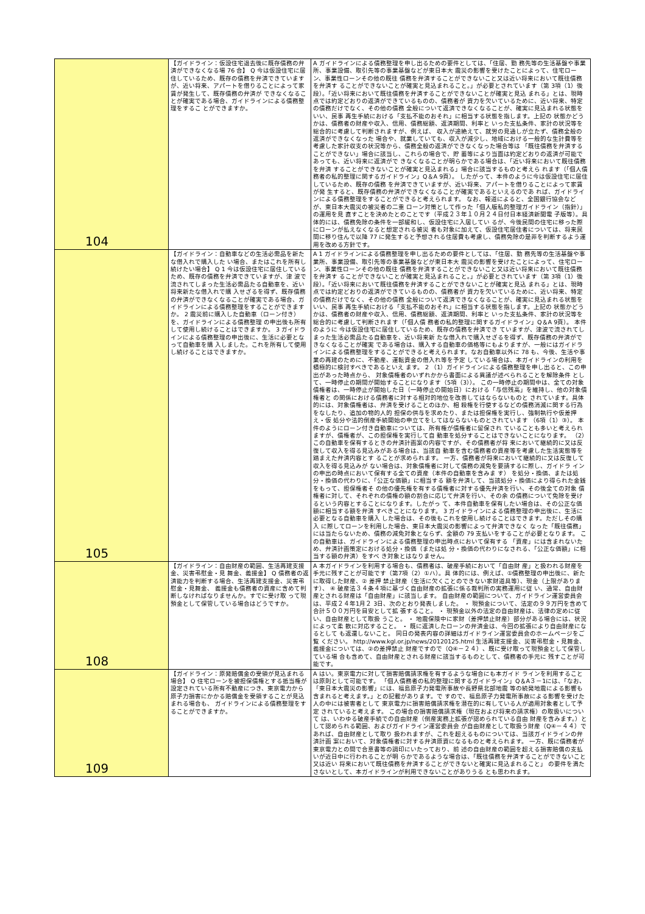| 104 | 【ガイドライン：仮設住宅退去後に既存債務の弁済ができなくなる場 76 合】 Q 今は仮設住宅に居住しているため、既存の債務を弁済できていますが、近い将来、アパートを借りることによって家賃が発生して、既存債務の弁済が できなくなることが確実である場合、ガイドラインによる債務整理をするこ とができますか。 | A ガイドラインによる債務整理を申し出るための要件としては、「住居、勤 務先等の生活基盤や事業所、事業設備、取引先等の事業基盤などが東日本大 震災の影響を受けたことによって、住宅ローン、事業性ローンその他の既往 債務を弁済することができないこと又は近い将来において既往債務を弁済す ることができないことが確実と見込まれること。」が必要とされています（第 3項（1）後段）。「近い将来において既往債務を弁済することができないことが確実と見込 まれる」とは、現時点では約定どおりの返済ができているものの、債務者が 資力を欠いているために、近い将来、特定の債務だけでなく、その他の債務 全般について返済できなくなることが、確実に見込まれる状態をいい、民事 再生手続における「支払不能のおそれ」に相当する状態を指します。上記の 状態かどうかは、債務者の財産や収入、信用、債務総額、返済期間、利率と いった支払条件、家計の状況等を総合的に考慮して判断されますが、例えば、 収入が途絶えて、就労の見通しが立たず、債務全般の返済ができなくなった 場合や、就業していても、収入が減少し、地域における一般的な生計費等を 考慮した家計収支の状況等から、債務全般の返済ができなくなった場合等は 「既往債務を弁済することができない」場合に該当し、これらの場合で、貯 蓄等により当面は約定どおりの返済が可能であっても、近い将来に返済がで きなくなることが明らかである場合は、「近い将来において既往債務を弁済 することができないことが確実と見込まれる」場合に該当するものと考えら れます（「個人債務者の私的整理に関するガイドライン」Q＆A 9頁）。 したがって、本件のように今は仮設住宅に居住しているため、既存の債務 を弁済できていますが、近い将来、アパートを借りることによって家賃が発 生すると、既存債務の弁済ができなくなることが確実であるといえるのであ れば、ガイドラインによる債務整理をすることができると考えられます。 なお、報道によると、全国銀行協会などが、東日本大震災の被災者の二重 ローン対策として作った「個人版私的整理ガイドライン（指針）」の運用を見 直すことを決めたとのことです（平成２３年１０月２４日付日本経済新聞電 子版等）。具体的には、債務免除の条件を一部緩和し、仮設住宅に入居してい るが、今後民間の住宅に移った際にローンが払えなくなると想定される被災 者も対象に加えて、仮設住宅居住者については、将来民間に移り住んで以降 77 に発生すると予想される住居費も考慮し、債務免除の是非を判断するよう運 用を改める方針です。 |
| 105 | 【ガイドライン：自動車などの生活必需品を新たな借入れで購入した い場合、またはこれを所有し続けたい場合】 Q 1 今は仮設住宅に居住しているため、既存の債務を弁済できていますが、津 波で流されてしまった生活必需品たる自動車を、近い将来新たな借入れで購 入せざるを得ず、既存債務の弁済ができなくなることが確実である場合、ガ イドラインによる債務整理をすることができますか。 2 震災前に購入した自動車（ローン付き）を、ガイドラインによる債務整理 の申出後も所有して使用し続けることはできますか。 3 ガイドラインによる債務整理の申出後に、生活に必要となって自動車を購 入しました。これを所有して使用し続けることはできますか。 | A 1 ガイドラインによる債務整理を申し出るための要件としては、「住居、勤 務先等の生活基盤や事業所、事業設備、取引先等の事業基盤などが東日本大 震災の影響を受けたことによって、住宅ローン、事業性ローンその他の既往 債務を弁済することができないこと又は近い将来において既往債務を弁済す ることができないことが確実と見込まれること。」が必要とされています（第 3項（1）後段）。「近い将来において既往債務を弁済することができないことが確実と見込 まれる」とは、現時点では約定どおりの返済ができているものの、債務者が 資力を欠いているために、近い将来、特定の債務だけでなく、その他の債務 全般について返済できなくなることが、確実に見込まれる状態をいい、民事 再生手続における「支払不能のおそれ」に相当する状態を指します。上記の 状態かどうかは、債務者の財産や収入、信用、債務総額、返済期間、利率と いった支払条件、家計の状況等を総合的に考慮して判断されます（「個人債 務者の私的整理に関するガイドライン」Q＆A 9頁）。 本件のように 今は仮設住宅に居住しているため、既存の債務を弁済でき ていますが、津波で流されてしまった生活必需品たる自動車を、近い将来新 たな借入れで購入せざるを得ず、既存債務の弁済ができなくなることが確実 である場合は、購入する自動車の価格等にもよりますが、一般にはガイドラ インによる債務整理をすることができると考えられます。なお自動車以外に 78 も、今後、生活や事業の再建のために、不動産、運転資金の借入れ等を予定 している場合は、本ガイドラインの利用を積極的に検討すべきであるといえ ます。 2 （1）ガイドラインによる債務整理を申し出ると、この申出があった時点から、 対象債権者のいずれかから書面による異議が述べられることを解除条件 として、一時停止の期間が開始することになります（5項（3））。 この一時停止の期間中は、全ての対象債権者は、一時停止が開始した日（一時停止の開始日）における「与信残高」を維持し、他の対象債権者と の関係における債務者に対する相対的地位を改善してはならないものと されています。具体的には、対象債権者は、弁済を受けることのほか、相 殺権を行使するなどの債務消滅に関する行為をなしたり、追加の物的人的 担保の供与を求めたり、または担保権を実行し、強制執行や仮差押え・仮 処分や法的倒産手続開始の申立てをしてはならないものとされています （6項（1）③）。 本件のようにローン付き自動車については、所有権が債権者に留保され ていることも多いと考えられますが、債権者が、この担保権を実行して自 動車を処分することはできないことになります。 （2）この自動車を保有するときの弁済計画案の内容ですが、その債務者が将 来において継続的に又は反復して収入を得る見込みがある場合は、当該自 動車を含む債務者の資産等を考慮した生活実態等を踏まえた弁済内容とす ることが求められます。 一方、債務者が将来において継続的に又は反復して収入を得る見込みが ない場合は、対象債権者に対して債務の減免を要請するに際し、ガイドラ インの申出の時点において保有する全ての資産（本件の自動車を含みま す） を処分・換価、または処分・換価の代わりに、「公正な価額」に相当する 額を弁済して、当該処分・換価により得られた金銭をもって、担保権者そ の他の優先権を有する債権者に対する優先弁済を行い、その後全ての対象 債権者に対して、それぞれの債権の額の割合に応じて弁済を行い、その余 の債務について免除を受けるという内容とすることになります。したがっ て、本件自動車を保有したい場合は、その公正な価額に相当する額を弁済 すべきことになります。 3 ガイドラインによる債務整理の申出後に、生活に必要となる自動車を購入 した場合は、その後もこれを使用し続けることはできます。ただしその購入 に際してローンを利用した場合、東日本大震災の影響によって弁済できなく なった「既往債務」には当たらないため、債務の減免対象とならず、全額の 79 支払いをすることが必要となります。 この自動車は、ガイドラインによる債務整理の申出時点において保有する 「資産」には含まれないため、弁済計画策定における処分・換価（または処 分・換価の代わりになされる、「公正な価額」に相当する額の弁済）をすべ き対象とはなりません。 |
| 108 | 【ガイドライン：自由財産の範囲、生活再建支援金、災害弔慰金・見 舞金、義援金】 Q 債務者の返済能力を判断する場合、生活再建支援金、災害弔慰金・見舞金、 義援金も債務者の資産に含めて判断しなければなりませんか。すでに受け取 って現預金として保管している場合はどうですか。 | A 本ガイドラインを利用する場合も、債務者は、破産手続において「自由財 産」と扱われる財産を手元に残すことが可能です（第7項（2）①ハ）。具 体的には、例えば、①債務整理の申出後に、新たに取得した財産、② 差押 禁止財産（生活に欠くことのできない家財道具等）、現金（上限があります）、 ④ 破産法３４条４項に基づく自由財産の拡張に係る裁判所の実務運用に従 い、通常、自由財産とされる財産は「自由財産」に該当します。 自由財産の範囲について、ガイドライン運営委員会は、平成２４年1月２ 3日、次のとおり発表しました。 ・ 現預金について、法定の９９万円を含めて合計５００万円を目安として拡 張すること。 ・ 現預金以外の法定の自由財産は、法律の定めに従い、自由財産として取扱 うこと。 ・ 地震保険中に家財（差押禁止財産）部分がある場合には、状況によって柔 軟に対応すること。 ・ 既に返済したローンの弁済金は、今回の拡張により自由財産になるとして も返還しないこと。 同日の発表内容の詳細はガイドライン運営委員会のホームページをご覧 ください。 http://www.kgl.or.jp/news/20120125.html 生活再建支援金、災害弔慰金・見舞金、義援金については、②の差押禁止 財産ですので（Q④－２４）、既に受け取って現預金として保管している場 合も含めて、自由財産とされる財産に該当するものとして、債務者の手元に 残すことが可能です。 |
| 109 | 【ガイドライン：原発賠償金の受領が見込まれる場合】 Q 住宅ローンを被担保債権とする抵当権が設定されている所有不動産につき、東京電力から原子力損害にかかる賠償金を受領することが見込まれる場合も、 ガイドラインによる債務整理をすることができますか。 | A はい。東京電力に対して損害賠償請求権を有するような場合にも本ガイド ラインを利用することは原則として可能です。 「個人債務者の私的整理に関するガイドライン」Q＆A３－1には、「なお、「東日本大震災の影響」には、福島原子力発電所事故や長野県北部地震 等の続発地震による影響も含まれると考えます。」との記載があります。で すので、福島原子力発電所事故による影響を受けた人の中には被害者として 東京電力に損害賠償請求権を潜在的に有している人が適用対象者として予定 されていると考えます。 この場合の損害賠償請求権（現在および将来の請求権）の取扱いについて は、いわゆる破産手続での自由財産（倒産実務上拡張が認められている自由 財産を含みます。）として認められる範囲、およびガイドライン運営委員会 が自由財産として取扱う財産（Q④－４４）であれば、自由財産として取り 扱われますが、これを超えるものについては、当該ガイドラインの弁済計画 案において、対象債権者に対する弁済原資になるものと考えられます。 一方、既に債務者が東京電力との間で合意書等の調印にいたっており、前 述の自由財産の範囲を超える損害賠償の支払いが近日中に行われることが明 らかであるような場合は、「既往債務を弁済することができないこと又は近い 将来において既往債務を弁済することができないと確実に見込まれること」 の要件を満たさないとして、本ガイドラインが利用できないことがありうる とも思われます。 |